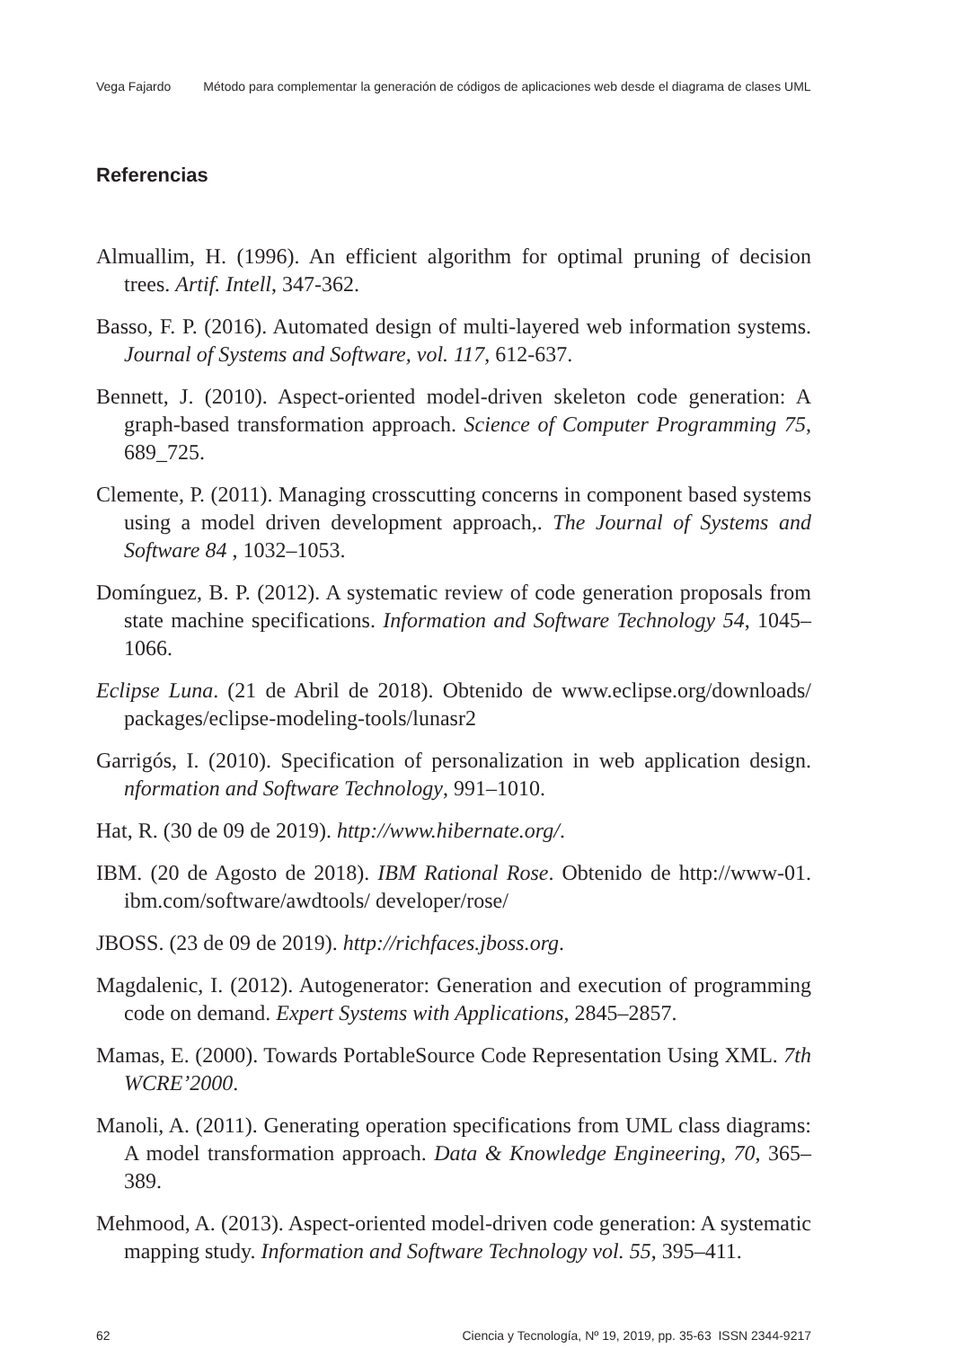Vega Fajardo Método para complementar la generación de códigos de aplicaciones web desde el diagrama de clases UML
Referencias
Almuallim, H. (1996). An efficient algorithm for optimal pruning of decision trees. Artif. Intell, 347-362.
Basso, F. P. (2016). Automated design of multi-layered web information systems. Journal of Systems and Software, vol. 117, 612-637.
Bennett, J. (2010). Aspect-oriented model-driven skeleton code generation: A graph-based transformation approach. Science of Computer Programming 75, 689_725.
Clemente, P. (2011). Managing crosscutting concerns in component based systems using a model driven development approach,. The Journal of Systems and Software 84 , 1032–1053.
Domínguez, B. P. (2012). A systematic review of code generation proposals from state machine specifications. Information and Software Technology 54, 1045–1066.
Eclipse Luna. (21 de Abril de 2018). Obtenido de www.eclipse.org/downloads/ packages/eclipse-modeling-tools/lunasr2
Garrigós, I. (2010). Specification of personalization in web application design. nformation and Software Technology, 991–1010.
Hat, R. (30 de 09 de 2019). http://www.hibernate.org/.
IBM. (20 de Agosto de 2018). IBM Rational Rose. Obtenido de http://www-01. ibm.com/software/awdtools/ developer/rose/
JBOSS. (23 de 09 de 2019). http://richfaces.jboss.org.
Magdalenic, I. (2012). Autogenerator: Generation and execution of programming code on demand. Expert Systems with Applications, 2845–2857.
Mamas, E. (2000). Towards PortableSource Code Representation Using XML. 7th WCRE’2000.
Manoli, A. (2011). Generating operation specifications from UML class diagrams: A model transformation approach. Data & Knowledge Engineering, 70, 365–389.
Mehmood, A. (2013). Aspect-oriented model-driven code generation: A systematic mapping study. Information and Software Technology vol. 55, 395–411.
62 Ciencia y Tecnología, Nº 19, 2019, pp. 35-63 ISSN 2344-9217